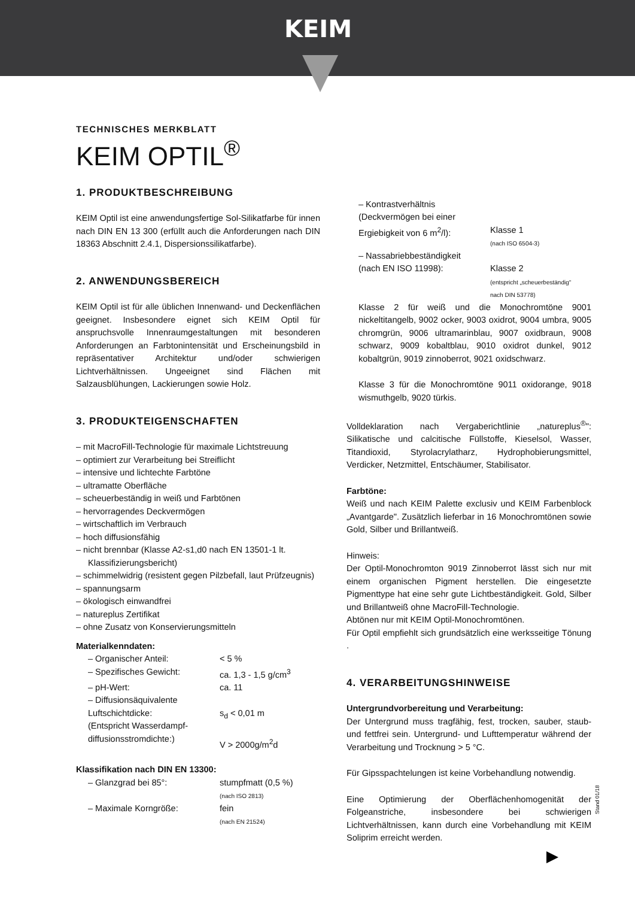KEIM
TECHNISCHES MERKBLATT
KEIM OPTIL<sup>®</sup>
1. PRODUKTBESCHREIBUNG
KEIM Optil ist eine anwendungsfertige Sol-Silikatfarbe für innen nach DIN EN 13 300 (erfüllt auch die Anforderungen nach DIN 18363 Abschnitt 2.4.1, Dispersionssilikatfarbe).
2. ANWENDUNGSBEREICH
KEIM Optil ist für alle üblichen Innenwand- und Deckenflächen geeignet. Insbesondere eignet sich KEIM Optil für anspruchsvolle Innenraumgestaltungen mit besonderen Anforderungen an Farbtonintensität und Erscheinungsbild in repräsentativer Architektur und/oder schwierigen Lichtverhältnissen. Ungeeignet sind Flächen mit Salzausblühungen, Lackierungen sowie Holz.
3. PRODUKTEIGENSCHAFTEN
– mit MacroFill-Technologie für maximale Lichtstreuung
– optimiert zur Verarbeitung bei Streiflicht
– intensive und lichtechte Farbtöne
– ultramatte Oberfläche
– scheuerbeständig in weiß und Farbtönen
– hervorragendes Deckvermögen
– wirtschaftlich im Verbrauch
– hoch diffusionsfähig
– nicht brennbar (Klasse A2-s1,d0 nach EN 13501-1 lt. Klassifizierungsbericht)
– schimmelwidrig (resistent gegen Pilzbefall, laut Prüfzeugnis)
– spannungsarm
– ökologisch einwandfrei
– natureplus Zertifikat
– ohne Zusatz von Konservierungsmitteln
Materialkenndaten:
– Organischer Anteil: < 5 %
– Spezifisches Gewicht: ca. 1,3 - 1,5 g/cm<sup>3</sup>
– pH-Wert: ca. 11
– Diffusionsäquivalente
Luftschichtdicke:
(Entspricht Wasserdampf-
diffusionsstromdichte:)
s<sub>d</sub> < 0,01 m
V > 2000g/m<sup>2</sup>d
Klassifikation nach DIN EN 13300:
– Glanzgrad bei 85°: stumpfmatt (0,5 %)
(nach ISO 2813)
– Maximale Korngröße: fein
(nach EN 21524)
– Kontrastverhältnis
(Deckvermögen bei einer
Ergiebigkeit von 6 m<sup>2</sup>/l):
Klasse 1
(nach ISO 6504-3)
– Nassabriebbeständigkeit
(nach EN ISO 11998):
Klasse 2
(entspricht „scheuerbeständig"
nach DIN 53778)
Klasse 2 für weiß und die Monochromtöne 9001 nickeltitangelb, 9002 ocker, 9003 oxidrot, 9004 umbra, 9005 chromgrün, 9006 ultramarinblau, 9007 oxidbraun, 9008 schwarz, 9009 kobaltblau, 9010 oxidrot dunkel, 9012 kobaltgrün, 9019 zinnoberrot, 9021 oxidschwarz.
Klasse 3 für die Monochromtöne 9011 oxidorange, 9018 wismuthgelb, 9020 türkis.
Volldeklaration nach Vergaberichtlinie „natureplus<sup>®</sup>": Silikatische und calcitische Füllstoffe, Kieselsol, Wasser, Titandioxid, Styrolacrylatharz, Hydrophobierungsmittel, Verdicker, Netzmittel, Entschäumer, Stabilisator.
Farbtöne:
Weiß und nach KEIM Palette exclusiv und KEIM Farbenblock „Avantgarde". Zusätzlich lieferbar in 16 Monochromtönen sowie Gold, Silber und Brillantweiß.
Hinweis:
Der Optil-Monochromton 9019 Zinnoberrot lässt sich nur mit einem organischen Pigment herstellen. Die eingesetzte Pigmenttype hat eine sehr gute Lichtbeständigkeit. Gold, Silber und Brillantweiß ohne MacroFill-Technologie.
Abtönen nur mit KEIM Optil-Monochromtönen.
Für Optil empfiehlt sich grundsätzlich eine werksseitige Tönung .
4. VERARBEITUNGSHINWEISE
Untergrundvorbereitung und Verarbeitung:
Der Untergrund muss tragfähig, fest, trocken, sauber, staub- und fettfrei sein. Untergrund- und Lufttemperatur während der Verarbeitung und Trocknung > 5 °C.
Für Gipsspachtelungen ist keine Vorbehandlung notwendig.
Eine Optimierung der Oberflächenhomogenität der Folgeanstriche, insbesondere bei schwierigen Lichtverhältnissen, kann durch eine Vorbehandlung mit KEIM Soliprim erreicht werden.
Stand 01/18